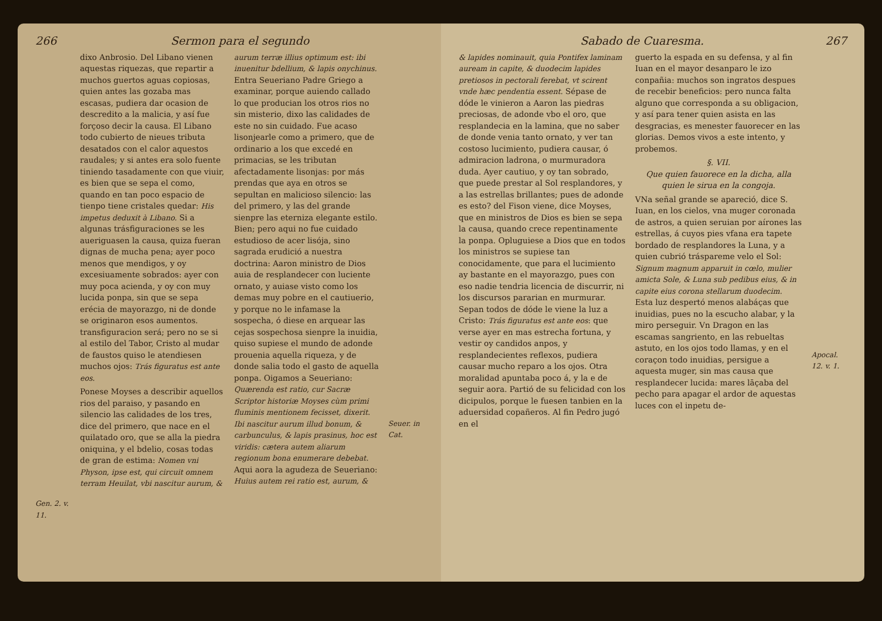266 Sermon para el segundo
Gen. 2. v. 11.
dixo Anbrosio. Del Libano vienen aquestas riquezas, que repartir a muchos guertos aguas copiosas, quien antes las gozaba mas escasas, pudiera dar ocasion de descredito a la malicia, y así fue forçoso decir la causa. El Libano todo cubierto de nieues tributa desatados con el calor aquestos raudales; y si antes era solo fuente tiniendo tasadamente con que viuir, es bien que se sepa el como, quando en tan poco espacio de tienpo tiene cristales quedar: His impetus deduxit à Libano. Si a algunas trásfiguraciones se les aueriguasen la causa, quiza fueran dignas de mucha pena; ayer poco menos que mendigos, y oy excesiuamente sobrados: ayer con muy poca acienda, y oy con muy lucida ponpa, sin que se sepa erécia de mayorazgo, ni de donde se originaron esos aumentos. transfiguracion será; pero no se si al estilo del Tabor, Cristo al mudar de faustos quiso le atendiesen muchos ojos: Trás figuratus est ante eos.
Ponese Moyses a describir aquellos rios del paraiso, y pasando en silencio las calidades de los tres, dice del primero, que nace en el quilatado oro, que se alla la piedra oniquina, y el bdelio, cosas todas de gran de estima: Nomen vni Physon, ipse est, qui circuit omnem terram Heuilat, vbi nascitur aurum, &
aurum terræ illius optimum est: ibi inuenitur bdellium, & lapis onychinus. Entra Seueriano Padre Griego a examinar, porque auiendo callado lo que producian los otros rios no sin misterio, dixo las calidades de este no sin cuidado. Fue acaso lisonjearle como a primero, que de ordinario a los que excedé en primacias, se les tributan afectadamente lisonjas: por más prendas que aya en otros se sepultan en malicioso silencio: las del primero, y las del grande sienpre las eterniza elegante estilo. Bien; pero aqui no fue cuidado estudioso de acer lisója, sino sagrada erudició a nuestra doctrina: Aaron ministro de Dios auia de resplandecer con luciente ornato, y auiase visto como los demas muy pobre en el cautiuerio, y porque no le infamase la sospecha, ó diese en arquear las cejas sospechosa sienpre la inuidia, quiso supiese el mundo de adonde prouenia aquella riqueza, y de donde salia todo el gasto de aquella ponpa. Oigamos a Seueriano: Quærenda est ratio, cur Sacræ Scriptor historiæ Moyses cùm primi fluminis mentionem fecisset, dixerit. Ibi nascitur aurum illud bonum, & carbunculus, & lapis prasinus, hoc est viridis: cætera autem aliarum regionum bona enumerare debebat. Aqui aora la agudeza de Seueriano: Huius autem rei ratio est, aurum, &
Seuer. in Cat.
Sabado de Cuaresma. 267
& lapides nominauit, quia Pontifex laminam auream in capite, & duodecim lapides pretiosos in pectorali ferebat, vt scirent vnde hæc pendentia essent. Sépase de dóde le vinieron a Aaron las piedras preciosas, de adonde vbo el oro, que resplandecia en la lamina, que no saber de donde venia tanto ornato, y ver tan costoso lucimiento, pudiera causar, ó admiracion ladrona, o murmuradora duda. Ayer cautiuo, y oy tan sobrado, que puede prestar al Sol resplandores, y a las estrellas brillantes; pues de adonde es esto? del Fison viene, dice Moyses, que en ministros de Dios es bien se sepa la causa, quando crece repentinamente la ponpa. Opluguiese a Dios que en todos los ministros se supiese tan conocidamente, que para el lucimiento ay bastante en el mayorazgo, pues con eso nadie tendria licencia de discurrir, ni los discursos pararian en murmurar. Sepan todos de dóde le viene la luz a Cristo: Trás figuratus est ante eos: que verse ayer en mas estrecha fortuna, y vestir oy candidos anpos, y resplandecientes reflexos, pudiera causar mucho reparo a los ojos. Otra moralidad apuntaba poco á, y la e de seguir aora. Partió de su felicidad con los dicipulos, porque le fuesen tanbien en la aduersidad copañeros. Al fin Pedro jugó en el
guerto la espada en su defensa, y al fin Iuan en el mayor desanparo le izo conpañia: muchos son ingratos despues de recebir beneficios: pero nunca falta alguno que corresponda a su obligacion, y así para tener quien asista en las desgracias, es menester fauorecer en las glorias. Demos vivos a este intento, y probemos.
§. VII.
Que quien fauorece en la dicha, alla quien le sirua en la congoja.
VNa señal grande se apareció, dice S. Iuan, en los cielos, vna muger coronada de astros, a quien seruian por aírones las estrellas, á cuyos pies vfana era tapete bordado de resplandores la Luna, y a quien cubrió tráspareme velo el Sol: Signum magnum apparuit in cœlo, mulier amicta Sole, & Luna sub pedibus eius, & in capite eius corona stellarum duodecim. Esta luz despertó menos alabáças que inuidias, pues no la escucho alabar, y la miro perseguir. Vn Dragon en las escamas sangriento, en las rebueltas astuto, en los ojos todo llamas, y en el coraçon todo inuidias, persigue a aquesta muger, sin mas causa que resplandecer lucida: mares lāçaba del pecho para apagar el ardor de aquestas luces con el inpetu de-
Apocal. 12. v. 1.